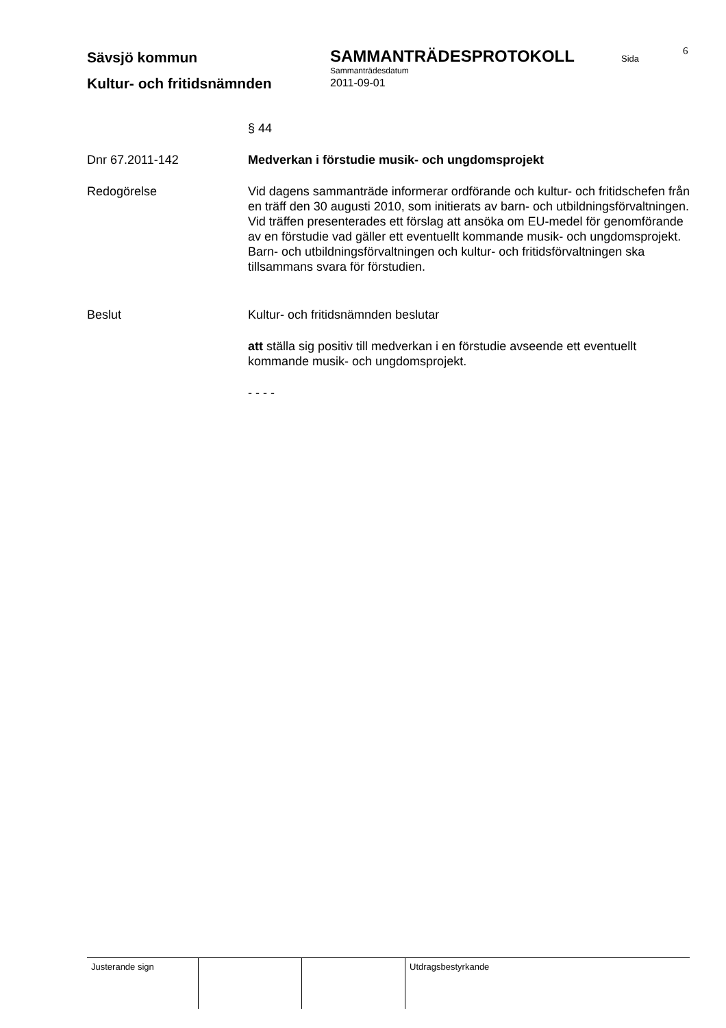Sävsjö kommun
SAMMANTRÄDESPROTOKOLL
Sida
6
Sammanträdesdatum
Kultur- och fritidsnämnden
2011-09-01
§ 44
Dnr 67.2011-142 Medverkan i förstudie musik- och ungdomsprojekt
Redogörelse Vid dagens sammanträde informerar ordförande och kultur- och fritidschefen från en träff den 30 augusti 2010, som initierats av barn- och utbildningsförvaltningen.
Vid träffen presenterades ett förslag att ansöka om EU-medel för genomförande av en förstudie vad gäller ett eventuellt kommande musik- och ungdomsprojekt. Barn- och utbildningsförvaltningen och kultur- och fritidsförvaltningen ska tillsammans svara för förstudien.
Beslut Kultur- och fritidsnämnden beslutar
att ställa sig positiv till medverkan i en förstudie avseende ett eventuellt kommande musik- och ungdomsprojekt.
- - - -
Justerande sign Utdragsbestyrkande